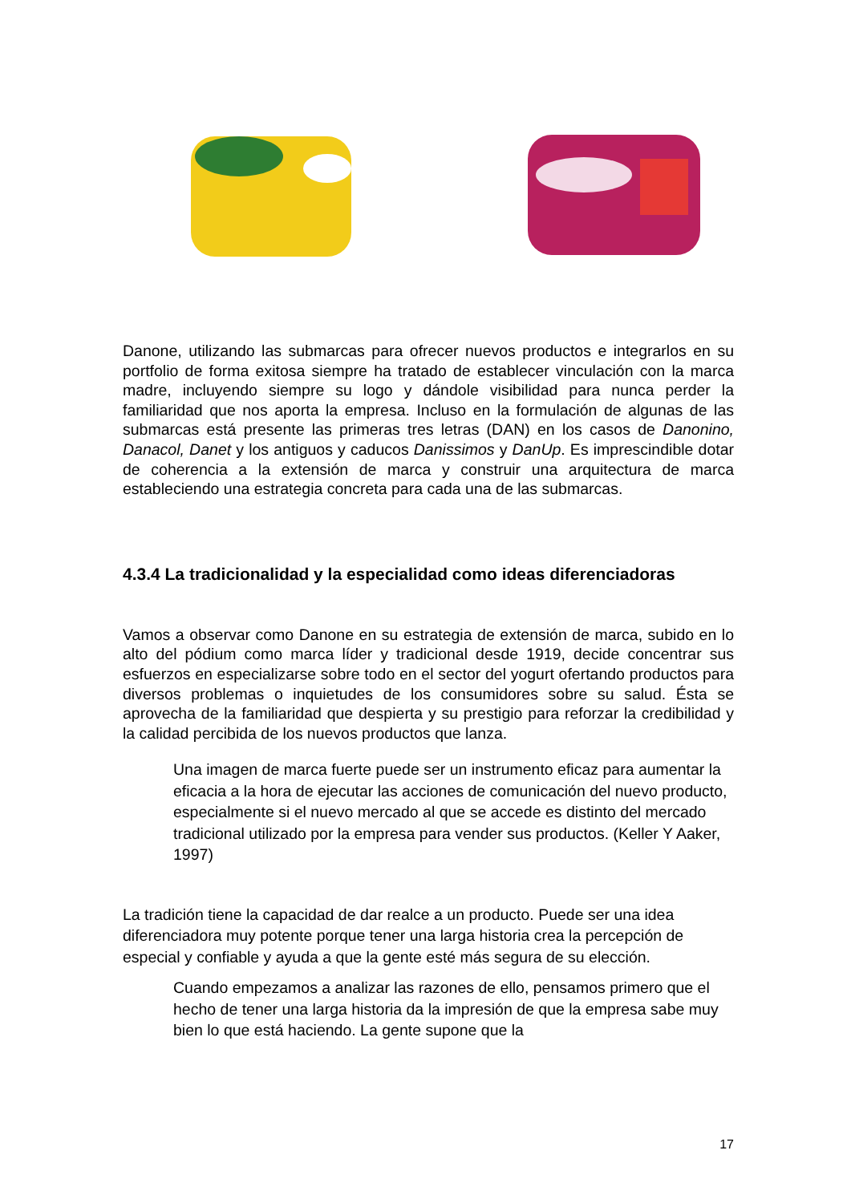Danone, utilizando las submarcas para ofrecer nuevos productos e integrarlos en su portfolio de forma exitosa siempre ha tratado de establecer vinculación con la marca madre, incluyendo siempre su logo y dándole visibilidad para nunca perder la familiaridad que nos aporta la empresa. Incluso en la formulación de algunas de las submarcas está presente las primeras tres letras (DAN) en los casos de Danonino, Danacol, Danet y los antiguos y caducos Danissimos y DanUp. Es imprescindible dotar de coherencia a la extensión de marca y construir una arquitectura de marca estableciendo una estrategia concreta para cada una de las submarcas.
4.3.4 La tradicionalidad y la especialidad como ideas diferenciadoras
Vamos a observar como Danone en su estrategia de extensión de marca, subido en lo alto del pódium como marca líder y tradicional desde 1919, decide concentrar sus esfuerzos en especializarse sobre todo en el sector del yogurt ofertando productos para diversos problemas o inquietudes de los consumidores sobre su salud. Ésta se aprovecha de la familiaridad que despierta y su prestigio para reforzar la credibilidad y la calidad percibida de los nuevos productos que lanza.
Una imagen de marca fuerte puede ser un instrumento eficaz para aumentar la eficacia a la hora de ejecutar las acciones de comunicación del nuevo producto, especialmente si el nuevo mercado al que se accede es distinto del mercado tradicional utilizado por la empresa para vender sus productos. (Keller Y Aaker, 1997)
La tradición tiene la capacidad de dar realce a un producto. Puede ser una idea diferenciadora muy potente porque tener una larga historia crea la percepción de especial y confiable y ayuda a que la gente esté más segura de su elección.
Cuando empezamos a analizar las razones de ello, pensamos primero que el hecho de tener una larga historia da la impresión de que la empresa sabe muy bien lo que está haciendo. La gente supone que la
17